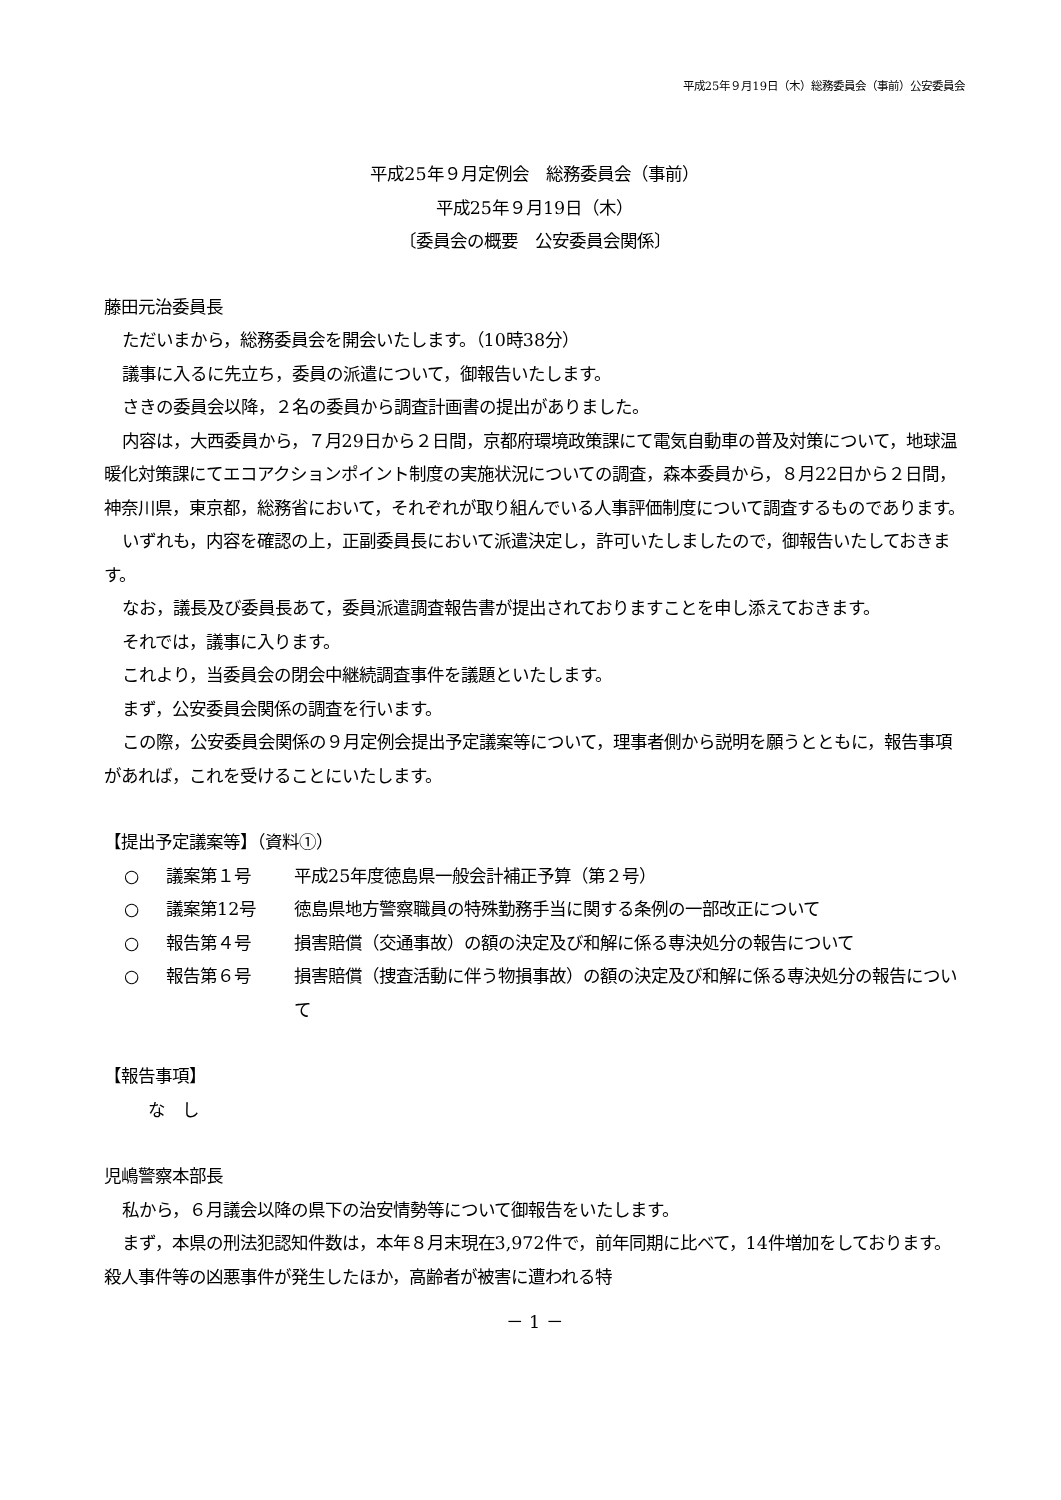平成25年９月19日（木）総務委員会（事前）公安委員会
平成25年９月定例会　総務委員会（事前）
平成25年９月19日（木）
〔委員会の概要　公安委員会関係〕
藤田元治委員長
ただいまから，総務委員会を開会いたします。（10時38分）
議事に入るに先立ち，委員の派遣について，御報告いたします。
さきの委員会以降，２名の委員から調査計画書の提出がありました。
内容は，大西委員から，７月29日から２日間，京都府環境政策課にて電気自動車の普及対策について，地球温暖化対策課にてエコアクションポイント制度の実施状況についての調査，森本委員から，８月22日から２日間，神奈川県，東京都，総務省において，それぞれが取り組んでいる人事評価制度について調査するものであります。
いずれも，内容を確認の上，正副委員長において派遣決定し，許可いたしましたので，御報告いたしておきます。
なお，議長及び委員長あて，委員派遣調査報告書が提出されておりますことを申し添えておきます。
それでは，議事に入ります。
これより，当委員会の閉会中継続調査事件を議題といたします。
まず，公安委員会関係の調査を行います。
この際，公安委員会関係の９月定例会提出予定議案等について，理事者側から説明を願うとともに，報告事項があれば，これを受けることにいたします。
【提出予定議案等】（資料①）
○ 議案第１号 平成25年度徳島県一般会計補正予算（第２号）
○ 議案第12号 徳島県地方警察職員の特殊勤務手当に関する条例の一部改正について
○ 報告第４号 損害賠償（交通事故）の額の決定及び和解に係る専決処分の報告について
○ 報告第６号 損害賠償（捜査活動に伴う物損事故）の額の決定及び和解に係る専決処分の報告について
【報告事項】
な　し
児嶋警察本部長
私から，６月議会以降の県下の治安情勢等について御報告をいたします。
まず，本県の刑法犯認知件数は，本年８月末現在3,972件で，前年同期に比べて，14件増加をしております。殺人事件等の凶悪事件が発生したほか，高齢者が被害に遭われる特
－ 1 －